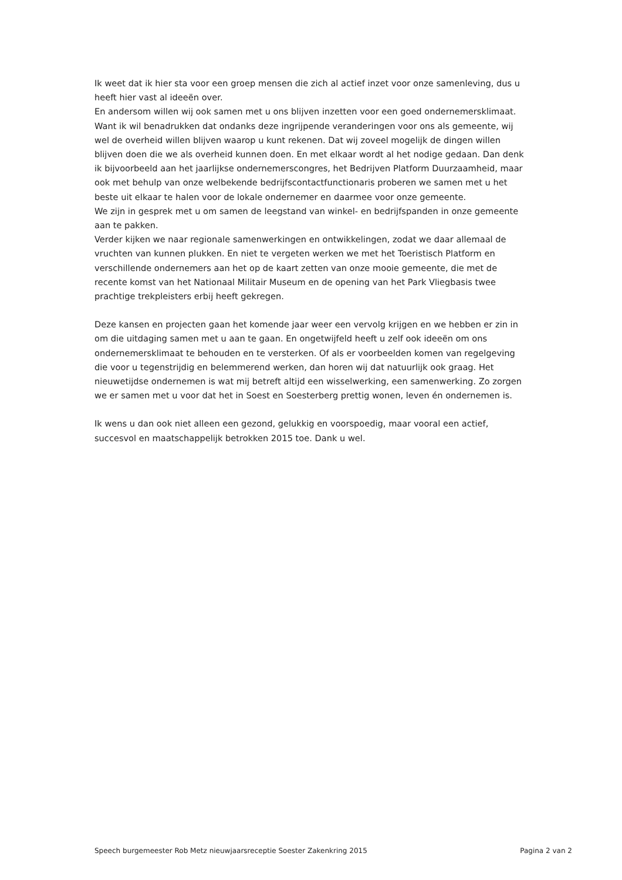Ik weet dat ik hier sta voor een groep mensen die zich al actief inzet voor onze samenleving, dus u heeft hier vast al ideeën over.
En andersom willen wij ook samen met u ons blijven inzetten voor een goed ondernemersklimaat. Want ik wil benadrukken dat ondanks deze ingrijpende veranderingen voor ons als gemeente, wij wel de overheid willen blijven waarop u kunt rekenen. Dat wij zoveel mogelijk de dingen willen blijven doen die we als overheid kunnen doen. En met elkaar wordt al het nodige gedaan. Dan denk ik bijvoorbeeld aan het jaarlijkse ondernemerscongres, het Bedrijven Platform Duurzaamheid, maar ook met behulp van onze welbekende bedrijfscontactfunctionaris proberen we samen met u het beste uit elkaar te halen voor de lokale ondernemer en daarmee voor onze gemeente.
We zijn in gesprek met u om samen de leegstand van winkel- en bedrijfspanden in onze gemeente aan te pakken.
Verder kijken we naar regionale samenwerkingen en ontwikkelingen, zodat we daar allemaal de vruchten van kunnen plukken. En niet te vergeten werken we met het Toeristisch Platform en verschillende ondernemers aan het op de kaart zetten van onze mooie gemeente, die met de recente komst van het Nationaal Militair Museum en de opening van het Park Vliegbasis twee prachtige trekpleisters erbij heeft gekregen.
Deze kansen en projecten gaan het komende jaar weer een vervolg krijgen en we hebben er zin in om die uitdaging samen met u aan te gaan. En ongetwijfeld heeft u zelf ook ideeën om ons ondernemersklimaat te behouden en te versterken. Of als er voorbeelden komen van regelgeving die voor u tegenstrijdig en belemmerend werken, dan horen wij dat natuurlijk ook graag. Het nieuwetijdse ondernemen is wat mij betreft altijd een wisselwerking, een samenwerking. Zo zorgen we er samen met u voor dat het in Soest en Soesterberg prettig wonen, leven én ondernemen is.
Ik wens u dan ook niet alleen een gezond, gelukkig en voorspoedig, maar vooral een actief, succesvol en maatschappelijk betrokken 2015 toe. Dank u wel.
Speech burgemeester Rob Metz nieuwjaarsreceptie Soester Zakenkring 2015 Pagina 2 van 2